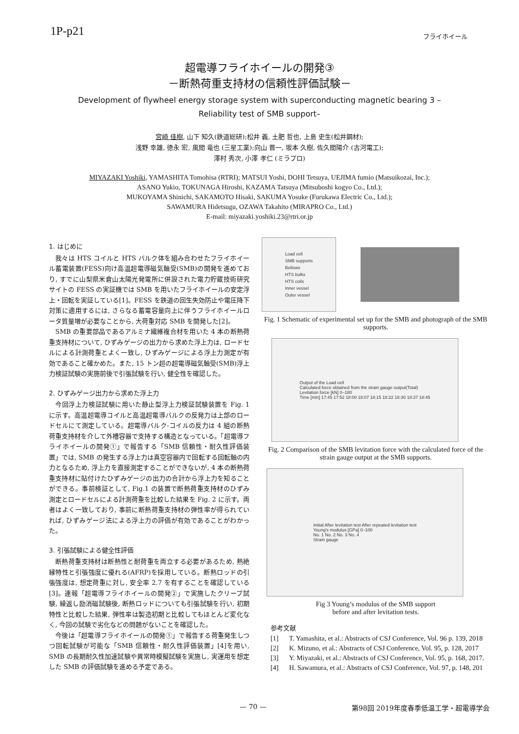1P-p21
フライホイール
超電導フライホイールの開発③
－断熱荷重支持材の信頼性評価試験－
Development of flywheel energy storage system with superconducting magnetic bearing 3 –
Reliability test of SMB support–
宮崎 佳樹, 山下 知久(鉄道総研);松井 義, 土肥 哲也, 上島 史生(松井鋼材);
浅野 幸雄, 徳永 宏, 風間 竜也 (三星工業);向山 晋一, 坂本 久樹, 佐久間陽介 (古河電工);
澤村 秀次, 小澤 孝仁 (ミラプロ)
MIYAZAKI Yoshiki, YAMASHITA Tomohisa (RTRI); MATSUI Yoshi, DOHI Tetsuya, UEJIMA fumio (Matsuikozai, Inc.);
ASANO Yukio, TOKUNAGA Hiroshi, KAZAMA Tatsuya (Mitsuboshi kogyo Co., Ltd.);
MUKOYAMA Shinichi, SAKAMOTO Hisaki, SAKUMA Yosuke (Furukawa Electric Co., Ltd.);
SAWAMURA Hidetsugu, OZAWA Takahito (MIRAPRO Co., Ltd.)
E-mail: miyazaki.yoshiki.23@rtri.or.jp
1. はじめに
我々は HTS コイルと HTS バルク体を組み合わせたフライホイール蓄電装置(FESS)向け高温超電導磁気軸受(SMB)の開発を進めており, すでに山梨県米倉山太陽光発電所に併設された電力貯蔵技術研究サイトの FESS の実証機では SMB を用いたフライホイールの安定浮上・回転を実証している[1]。FESS を鉄道の回生失効防止や電圧降下対策に適用するには, さらなる蓄電容量向上に伴うフライホイールロータ質量増が必要なことから, 大荷重対応 SMB を開発した[2]。
SMB の重要部品であるアルミナ繊維複合材を用いた 4 本の断熱荷重支持材について, ひずみゲージの出力から求めた浮上力は, ロードセルによる計測荷重とよく一致し, ひずみゲージによる浮上力測定が有効であること確かめた。また, 15 トン超の超電導磁気軸受(SMB)浮上力検証試験の実施前後で引張試験を行い, 健全性を確認した。
2. ひずみゲージ出力から求めた浮上力
今回浮上力検証試験に用いた静止型浮上力検証試験装置を Fig. 1 に示す。高温超電導コイルと高温超電導バルクの反発力は上部のロードセルにて測定している。超電導バルク-コイルの反力は 4 組の断熱荷重支持材を介して外槽容器で支持する構造となっている。「超電導フライホイールの開発①」で報告する「SMB 信頼性・耐久性評価装置」では, SMB の発生する浮上力は真空容器内で回転する回転軸の内力となるため, 浮上力を直接測定することができないが, 4 本の断熱荷重支持材に貼付けたひずみゲージの出力の合計から浮上力を知ることができる。事前検証として, Fig.1 の装置で断熱荷重支持材のひずみ測定とロードセルによる計測荷重を比較した結果を Fig. 2 に示す。両者はよく一致しており, 事前に断熱荷重支持材の弾性率が得られていれば, ひずみゲージ法による浮上力の評価が有効であることがわかった。
3. 引張試験による健全性評価
断熱荷重支持材は断熱性と耐荷重を両立する必要があるため, 熱絶縁特性と引張強度に優れる(AFRP)を採用している。断熱ロッドの引張強度は, 想定荷重に対し, 安全率 2.7 を有することを確認している[3]。連報「超電導フライホイールの開発②」で実施したクリープ試験, 繰返し励消磁試験後, 断熱ロッドについても引張試験を行い, 初期特性と比較した結果, 弾性率は製造初期と比較してもほとんど変化なく, 今回の試験で劣化などの問題がないことを確認した。
今後は「超電導フライホイールの開発①」で報告する荷重発生しつつ回転試験が可能な「SMB 信頼性・耐久性評価装置」[4]を用い, SMB の長期耐久性加速試験や異常時模擬試験を実施し, 実運用を想定した SMB の評価試験を進める予定である。
Load cell
SMB supports
Bellows
HTS bulks
HTS coils
Inner vessel
Outer vessel
Fig. 1 Schematic of experimental set up for the SMB and photograph of the SMB supports.
Output of the Load cell
Calculated force obtained from the strain gauge output(Total)
Levitation force [kN] 0–180
Time [min] 17:45 17:52 18:00 18:07 18:15 18:22 18:30 18:37 18:45
Fig. 2 Comparison of the SMB levitation force with the calculated force of the strain gauge output at the SMB supports.
Initial After levitation test After repeated levitation test
Young's modulus [GPa] 0–100
No. 1 No. 2 No. 3 No. 4
Strain gauge
Fig 3 Young’s modulus of the SMB support
before and after levitation tests.
参考文献
[1] T. Yamashita, et al.: Abstracts of CSJ Conference, Vol. 96 p. 139, 2018
[2] K. Mizuno, et al.: Abstracts of CSJ Conference, Vol. 95, p. 128, 2017
[3] Y. Miyazaki, et al.: Abstracts of CSJ Conference, Vol. 95, p. 168, 2017.
[4] H. Sawamura, et al.: Abstracts of CSJ Conference, Vol. 97, p. 148, 201
— 70 — 第98回 2019年度春季低温工学・超電導学会